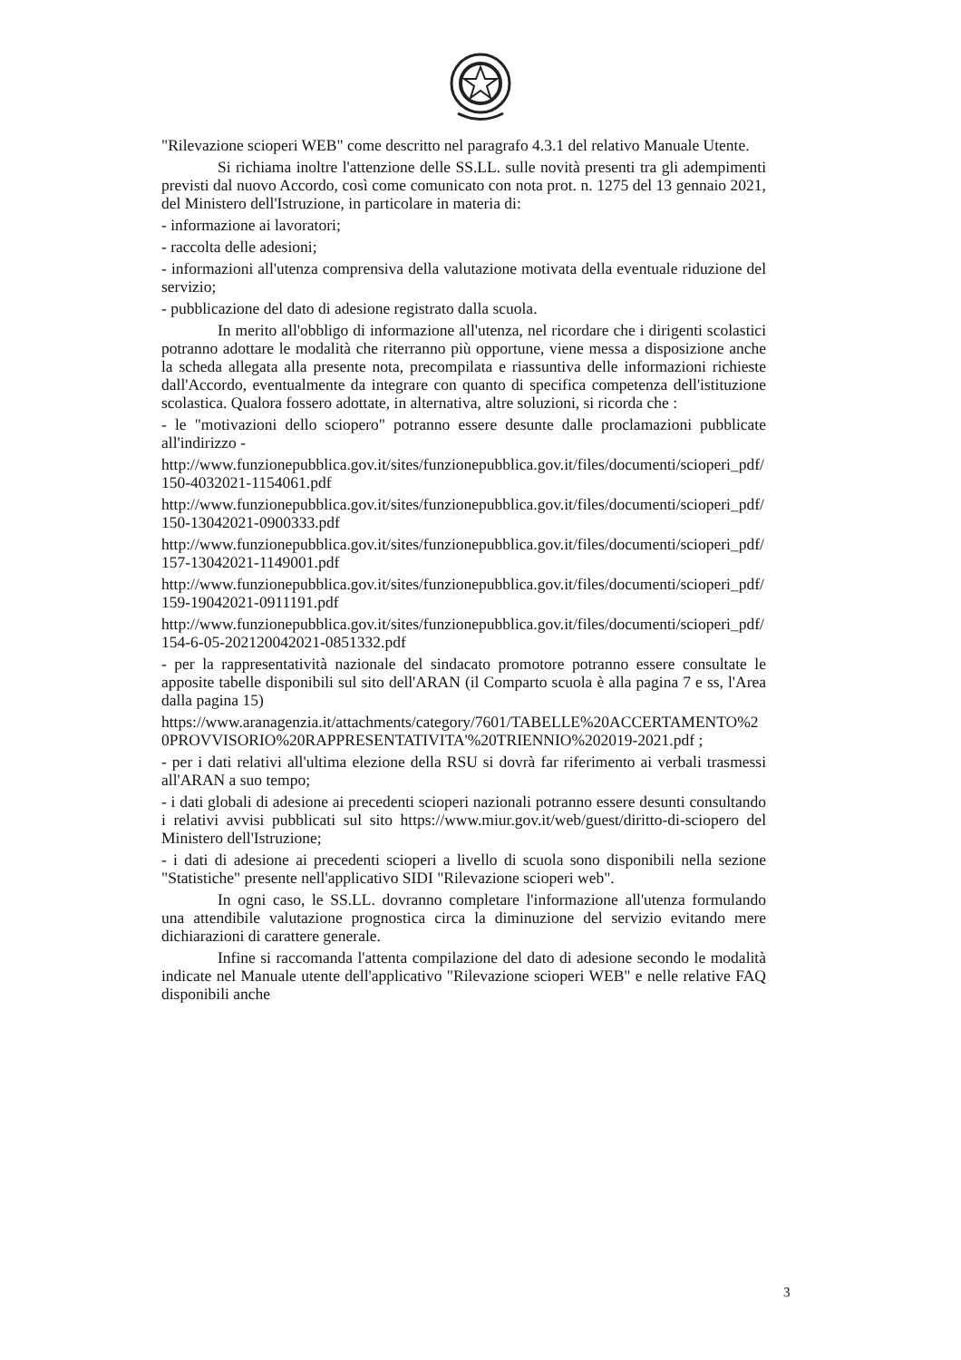"Rilevazione scioperi WEB" come descritto nel paragrafo 4.3.1 del relativo Manuale Utente.
Si richiama inoltre l'attenzione delle SS.LL. sulle novità presenti tra gli adempimenti previsti dal nuovo Accordo, così come comunicato con nota prot. n. 1275 del 13 gennaio 2021, del Ministero dell'Istruzione, in particolare in materia di:
- informazione ai lavoratori;
- raccolta delle adesioni;
- informazioni all'utenza comprensiva della valutazione motivata della eventuale riduzione del servizio;
- pubblicazione del dato di adesione registrato dalla scuola.
In merito all'obbligo di informazione all'utenza, nel ricordare che i dirigenti scolastici potranno adottare le modalità che riterranno più opportune, viene messa a disposizione anche la scheda allegata alla presente nota, precompilata e riassuntiva delle informazioni richieste dall'Accordo, eventualmente da integrare con quanto di specifica competenza dell'istituzione scolastica. Qualora fossero adottate, in alternativa, altre soluzioni, si ricorda che :
- le "motivazioni dello sciopero" potranno essere desunte dalle proclamazioni pubblicate all'indirizzo -
http://www.funzionepubblica.gov.it/sites/funzionepubblica.gov.it/files/documenti/scioperi_pdf/150-4032021-1154061.pdf
http://www.funzionepubblica.gov.it/sites/funzionepubblica.gov.it/files/documenti/scioperi_pdf/150-13042021-0900333.pdf
http://www.funzionepubblica.gov.it/sites/funzionepubblica.gov.it/files/documenti/scioperi_pdf/157-13042021-1149001.pdf
http://www.funzionepubblica.gov.it/sites/funzionepubblica.gov.it/files/documenti/scioperi_pdf/159-19042021-0911191.pdf
http://www.funzionepubblica.gov.it/sites/funzionepubblica.gov.it/files/documenti/scioperi_pdf/154-6-05-202120042021-0851332.pdf
- per la rappresentatività nazionale del sindacato promotore potranno essere consultate le apposite tabelle disponibili sul sito dell'ARAN (il Comparto scuola è alla pagina 7 e ss, l'Area dalla pagina 15)
https://www.aranagenzia.it/attachments/category/7601/TABELLE%20ACCERTAMENTO%20PROVVISORIO%20RAPPRESENTATIVITA'%20TRIENNIO%202019-2021.pdf ;
- per i dati relativi all'ultima elezione della RSU si dovrà far riferimento ai verbali trasmessi all'ARAN a suo tempo;
- i dati globali di adesione ai precedenti scioperi nazionali potranno essere desunti consultando i relativi avvisi pubblicati sul sito https://www.miur.gov.it/web/guest/diritto-di-sciopero del Ministero dell'Istruzione;
- i dati di adesione ai precedenti scioperi a livello di scuola sono disponibili nella sezione "Statistiche" presente nell'applicativo SIDI "Rilevazione scioperi web".
In ogni caso, le SS.LL. dovranno completare l'informazione all'utenza formulando una attendibile valutazione prognostica circa la diminuzione del servizio evitando mere dichiarazioni di carattere generale.
Infine si raccomanda l'attenta compilazione del dato di adesione secondo le modalità indicate nel Manuale utente dell'applicativo "Rilevazione scioperi WEB" e nelle relative FAQ disponibili anche
3